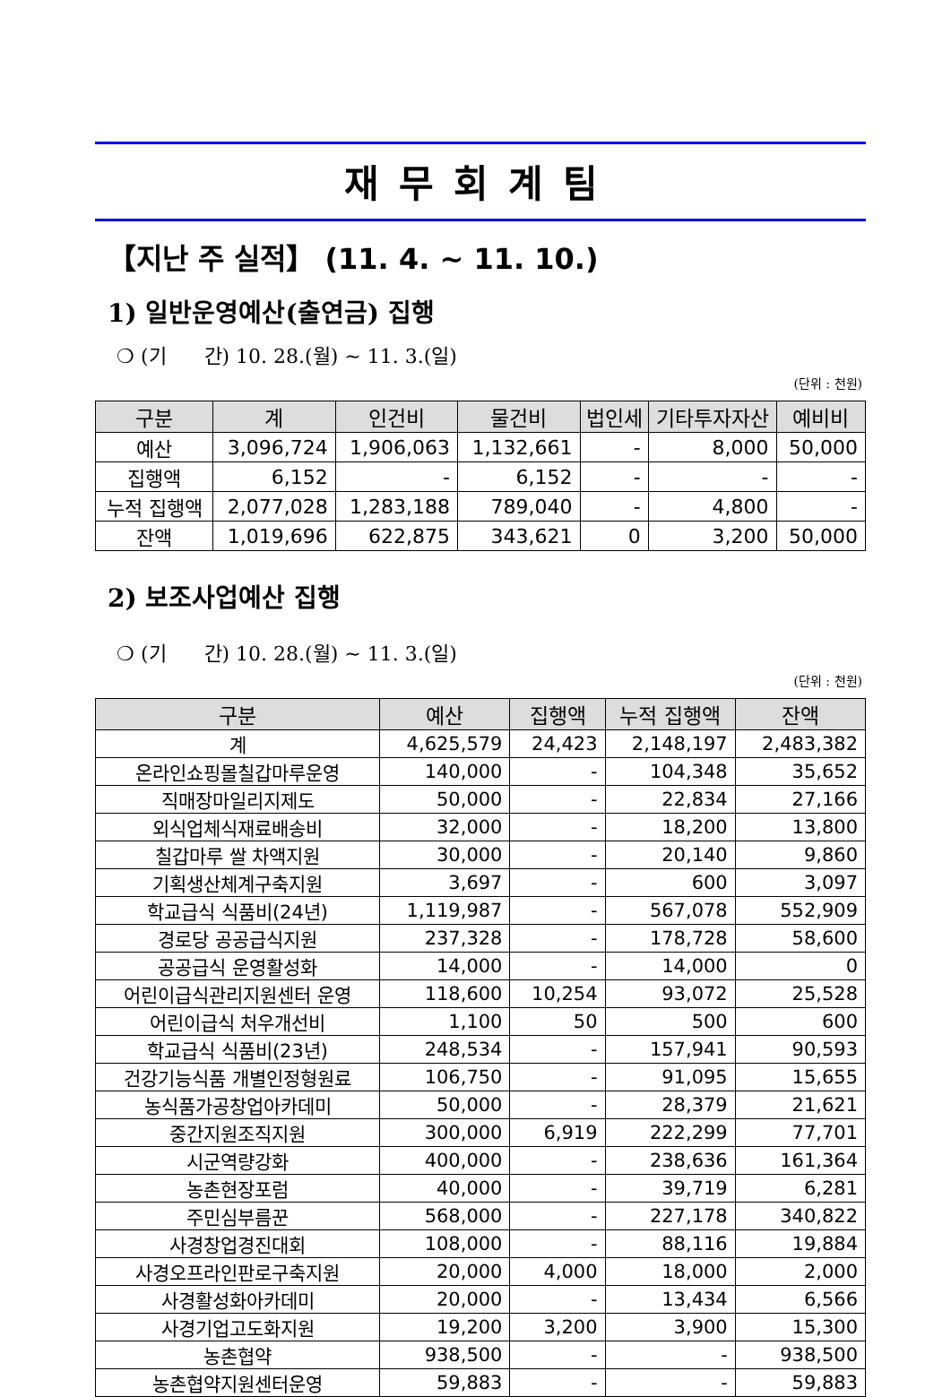재무회계팀
【지난 주 실적】 (11. 4. ~ 11. 10.)
1) 일반운영예산(출연금) 집행
❍ (기 간) 10. 28.(월) ~ 11. 3.(일)
(단위 : 천원)
| 구분 | 계 | 인건비 | 물건비 | 법인세 | 기타투자자산 | 예비비 |
| --- | --- | --- | --- | --- | --- | --- |
| 예산 | 3,096,724 | 1,906,063 | 1,132,661 | - | 8,000 | 50,000 |
| 집행액 | 6,152 | - | 6,152 | - | - | - |
| 누적 집행액 | 2,077,028 | 1,283,188 | 789,040 | - | 4,800 | - |
| 잔액 | 1,019,696 | 622,875 | 343,621 | 0 | 3,200 | 50,000 |
2) 보조사업예산 집행
❍ (기 간) 10. 28.(월) ~ 11. 3.(일)
(단위 : 천원)
| 구분 | 예산 | 집행액 | 누적 집행액 | 잔액 |
| --- | --- | --- | --- | --- |
| 계 | 4,625,579 | 24,423 | 2,148,197 | 2,483,382 |
| 온라인쇼핑몰칠갑마루운영 | 140,000 | - | 104,348 | 35,652 |
| 직매장마일리지제도 | 50,000 | - | 22,834 | 27,166 |
| 외식업체식재료배송비 | 32,000 | - | 18,200 | 13,800 |
| 칠갑마루 쌀 차액지원 | 30,000 | - | 20,140 | 9,860 |
| 기획생산체계구축지원 | 3,697 | - | 600 | 3,097 |
| 학교급식 식품비(24년) | 1,119,987 | - | 567,078 | 552,909 |
| 경로당 공공급식지원 | 237,328 | - | 178,728 | 58,600 |
| 공공급식 운영활성화 | 14,000 | - | 14,000 | 0 |
| 어린이급식관리지원센터 운영 | 118,600 | 10,254 | 93,072 | 25,528 |
| 어린이급식 처우개선비 | 1,100 | 50 | 500 | 600 |
| 학교급식 식품비(23년) | 248,534 | - | 157,941 | 90,593 |
| 건강기능식품 개별인정형원료 | 106,750 | - | 91,095 | 15,655 |
| 농식품가공창업아카데미 | 50,000 | - | 28,379 | 21,621 |
| 중간지원조직지원 | 300,000 | 6,919 | 222,299 | 77,701 |
| 시군역량강화 | 400,000 | - | 238,636 | 161,364 |
| 농촌현장포럼 | 40,000 | - | 39,719 | 6,281 |
| 주민심부름꾼 | 568,000 | - | 227,178 | 340,822 |
| 사경창업경진대회 | 108,000 | - | 88,116 | 19,884 |
| 사경오프라인판로구축지원 | 20,000 | 4,000 | 18,000 | 2,000 |
| 사경활성화아카데미 | 20,000 | - | 13,434 | 6,566 |
| 사경기업고도화지원 | 19,200 | 3,200 | 3,900 | 15,300 |
| 농촌협약 | 938,500 | - | - | 938,500 |
| 농촌협약지원센터운영 | 59,883 | - | - | 59,883 |